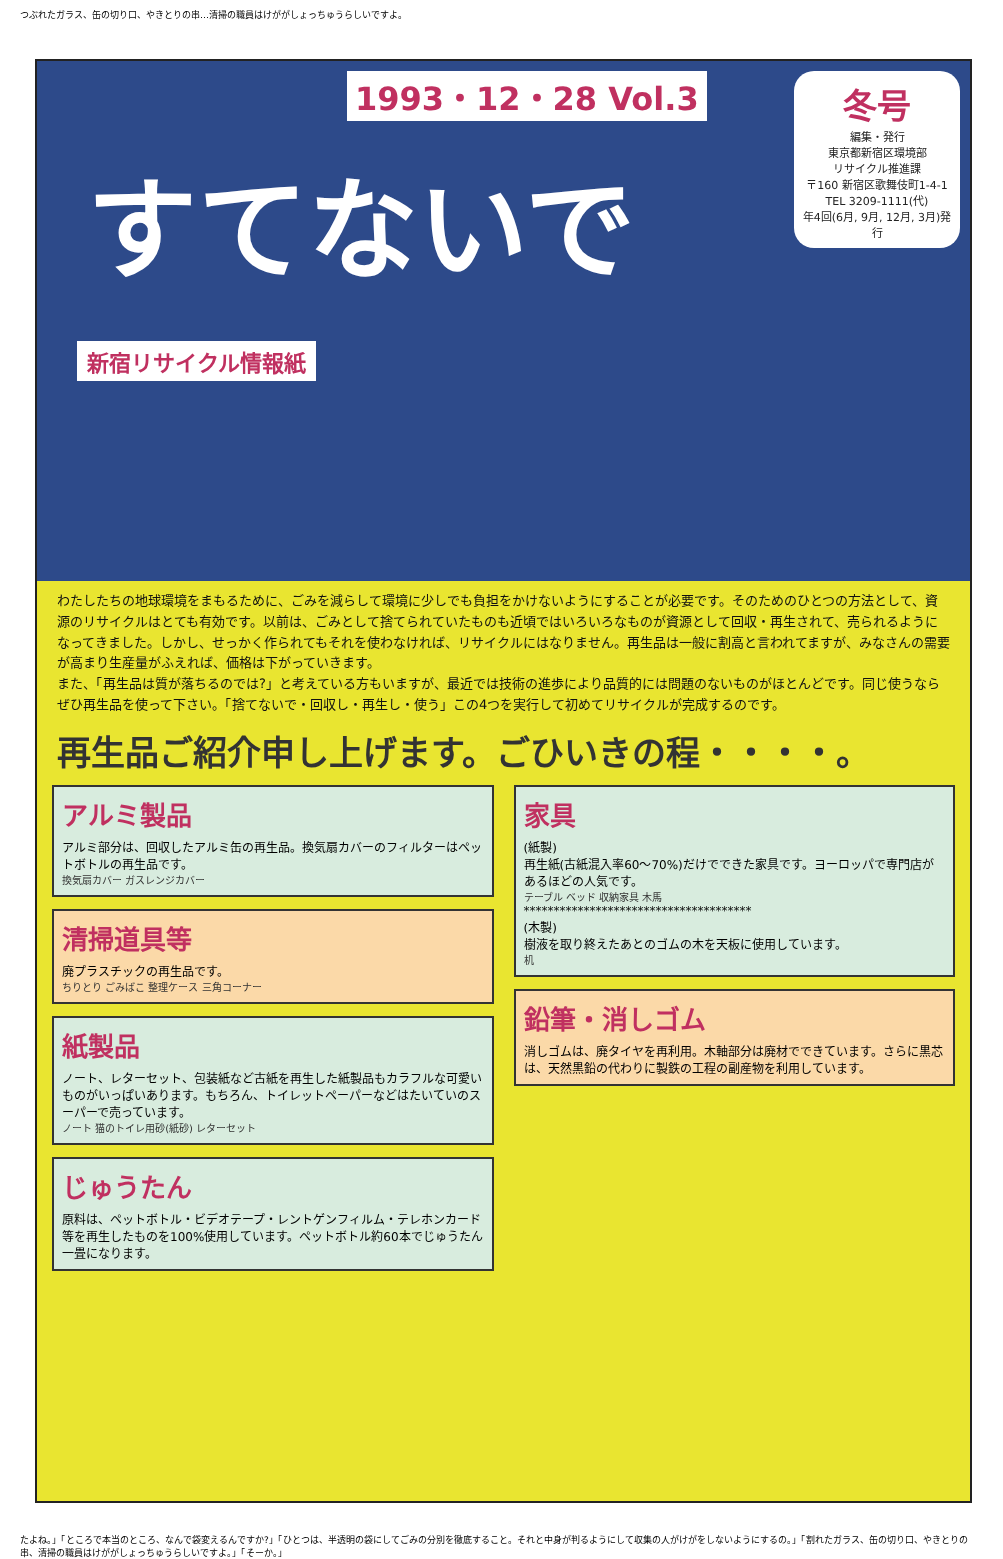つぶれたガラス、缶の切り口、やきとりの串…清掃の職員はけががしょっちゅうらしいですよ。
冬号
編集・発行
東京都新宿区環境部
リサイクル推進課
〒160 新宿区歌舞伎町1-4-1
TEL 3209-1111(代)
年4回(6月, 9月, 12月, 3月)発行
1993・12・28 Vol.3
すてないで
新宿リサイクル情報紙
わたしたちの地球環境をまもるために、ごみを減らして環境に少しでも負担をかけないようにすることが必要です。そのためのひとつの方法として、資源のリサイクルはとても有効です。以前は、ごみとして捨てられていたものも近頃ではいろいろなものが資源として回収・再生されて、売られるようになってきました。しかし、せっかく作られてもそれを使わなければ、リサイクルにはなりません。再生品は一般に割高と言われてますが、みなさんの需要が高まり生産量がふえれば、価格は下がっていきます。
また、「再生品は質が落ちるのでは?」と考えている方もいますが、最近では技術の進歩により品質的には問題のないものがほとんどです。同じ使うならぜひ再生品を使って下さい。「捨てないで・回収し・再生し・使う」この4つを実行して初めてリサイクルが完成するのです。
再生品ご紹介申し上げます。ごひいきの程・・・・。
アルミ製品
アルミ部分は、回収したアルミ缶の再生品。換気扇カバーのフィルターはペットボトルの再生品です。
換気扇カバー ガスレンジカバー
清掃道具等
廃プラスチックの再生品です。
ちりとり ごみばこ 整理ケース 三角コーナー
紙製品
ノート、レターセット、包装紙など古紙を再生した紙製品もカラフルな可愛いものがいっぱいあります。もちろん、トイレットペーパーなどはたいていのスーパーで売っています。
ノート 猫のトイレ用砂(紙砂) レターセット
じゅうたん
原料は、ペットボトル・ビデオテープ・レントゲンフィルム・テレホンカード等を再生したものを100%使用しています。ペットボトル約60本でじゅうたん一畳になります。
家具
(紙製)
再生紙(古紙混入率60〜70%)だけでできた家具です。ヨーロッパで専門店があるほどの人気です。
テーブル ベッド 収納家具 木馬
**************************************
(木製)
樹液を取り終えたあとのゴムの木を天板に使用しています。
机
鉛筆・消しゴム
消しゴムは、廃タイヤを再利用。木軸部分は廃材でできています。さらに黒芯は、天然黒鉛の代わりに製鉄の工程の副産物を利用しています。
たよね。」「ところで本当のところ、なんで袋変えるんですか?」「ひとつは、半透明の袋にしてごみの分別を徹底すること。それと中身が判るようにして収集の人がけがをしないようにするの。」「割れたガラス、缶の切り口、やきとりの串、清掃の職員はけががしょっちゅうらしいですよ。」「そーか。」